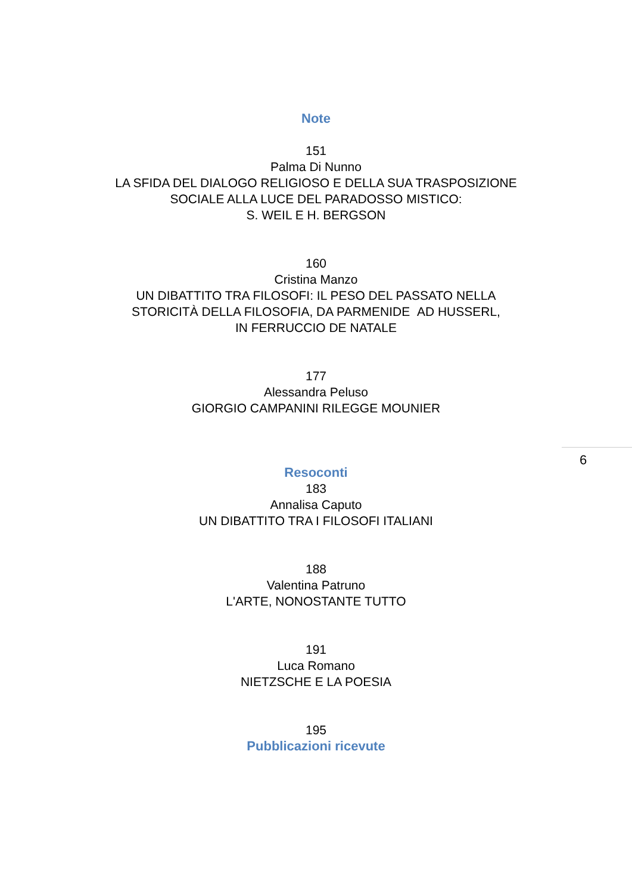Note
151
Palma Di Nunno
LA SFIDA DEL DIALOGO RELIGIOSO E DELLA SUA TRASPOSIZIONE
SOCIALE ALLA LUCE DEL PARADOSSO MISTICO:
S. WEIL E H. BERGSON
160
Cristina Manzo
UN DIBATTITO TRA FILOSOFI: IL PESO DEL PASSATO NELLA
STORICITÀ DELLA FILOSOFIA, DA PARMENIDE AD HUSSERL,
IN FERRUCCIO DE NATALE
177
Alessandra Peluso
GIORGIO CAMPANINI RILEGGE MOUNIER
Resoconti
183
Annalisa Caputo
UN DIBATTITO TRA I FILOSOFI ITALIANI
188
Valentina Patruno
L'ARTE, NONOSTANTE TUTTO
191
Luca Romano
NIETZSCHE E LA POESIA
195
Pubblicazioni ricevute
6